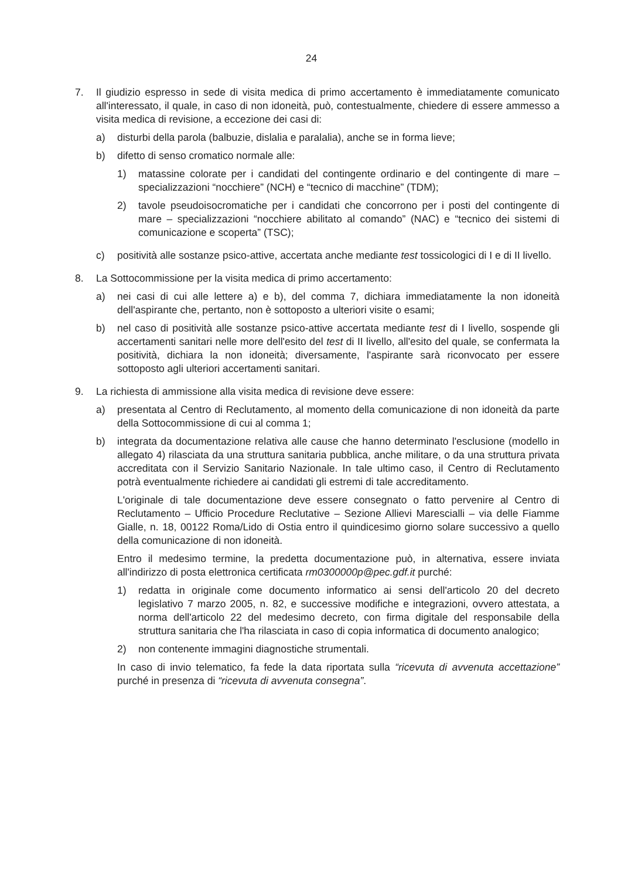24
7. Il giudizio espresso in sede di visita medica di primo accertamento è immediatamente comunicato all'interessato, il quale, in caso di non idoneità, può, contestualmente, chiedere di essere ammesso a visita medica di revisione, a eccezione dei casi di:
a) disturbi della parola (balbuzie, dislalia e paralalia), anche se in forma lieve;
b) difetto di senso cromatico normale alle:
1) matassine colorate per i candidati del contingente ordinario e del contingente di mare – specializzazioni “nocchiere” (NCH) e “tecnico di macchine” (TDM);
2) tavole pseudoisocromatiche per i candidati che concorrono per i posti del contingente di mare – specializzazioni “nocchiere abilitato al comando” (NAC) e “tecnico dei sistemi di comunicazione e scoperta” (TSC);
c) positività alle sostanze psico-attive, accertata anche mediante test tossicologici di I e di II livello.
8. La Sottocommissione per la visita medica di primo accertamento:
a) nei casi di cui alle lettere a) e b), del comma 7, dichiara immediatamente la non idoneità dell'aspirante che, pertanto, non è sottoposto a ulteriori visite o esami;
b) nel caso di positività alle sostanze psico-attive accertata mediante test di I livello, sospende gli accertamenti sanitari nelle more dell'esito del test di II livello, all'esito del quale, se confermata la positività, dichiara la non idoneità; diversamente, l'aspirante sarà riconvocato per essere sottoposto agli ulteriori accertamenti sanitari.
9. La richiesta di ammissione alla visita medica di revisione deve essere:
a) presentata al Centro di Reclutamento, al momento della comunicazione di non idoneità da parte della Sottocommissione di cui al comma 1;
b) integrata da documentazione relativa alle cause che hanno determinato l'esclusione (modello in allegato 4) rilasciata da una struttura sanitaria pubblica, anche militare, o da una struttura privata accreditata con il Servizio Sanitario Nazionale. In tale ultimo caso, il Centro di Reclutamento potrà eventualmente richiedere ai candidati gli estremi di tale accreditamento.
L'originale di tale documentazione deve essere consegnato o fatto pervenire al Centro di Reclutamento – Ufficio Procedure Reclutative – Sezione Allievi Marescialli – via delle Fiamme Gialle, n. 18, 00122 Roma/Lido di Ostia entro il quindicesimo giorno solare successivo a quello della comunicazione di non idoneità.
Entro il medesimo termine, la predetta documentazione può, in alternativa, essere inviata all'indirizzo di posta elettronica certificata rm0300000p@pec.gdf.it purché:
1) redatta in originale come documento informatico ai sensi dell'articolo 20 del decreto legislativo 7 marzo 2005, n. 82, e successive modifiche e integrazioni, ovvero attestata, a norma dell'articolo 22 del medesimo decreto, con firma digitale del responsabile della struttura sanitaria che l'ha rilasciata in caso di copia informatica di documento analogico;
2) non contenente immagini diagnostiche strumentali.
In caso di invio telematico, fa fede la data riportata sulla “ricevuta di avvenuta accettazione” purché in presenza di “ricevuta di avvenuta consegna”.